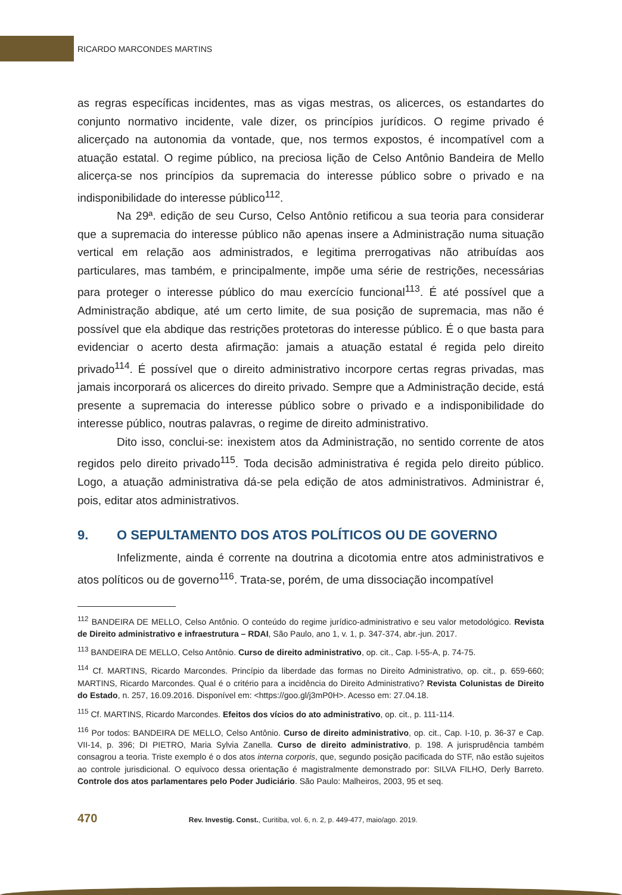RICARDO MARCONDES MARTINS
as regras específicas incidentes, mas as vigas mestras, os alicerces, os estandartes do conjunto normativo incidente, vale dizer, os princípios jurídicos. O regime privado é alicerçado na autonomia da vontade, que, nos termos expostos, é incompatível com a atuação estatal. O regime público, na preciosa lição de Celso Antônio Bandeira de Mello alicerça-se nos princípios da supremacia do interesse público sobre o privado e na indisponibilidade do interesse público<sup>112</sup>.
Na 29ª. edição de seu Curso, Celso Antônio retificou a sua teoria para considerar que a supremacia do interesse público não apenas insere a Administração numa situação vertical em relação aos administrados, e legitima prerrogativas não atribuídas aos particulares, mas também, e principalmente, impõe uma série de restrições, necessárias para proteger o interesse público do mau exercício funcional<sup>113</sup>. É até possível que a Administração abdique, até um certo limite, de sua posição de supremacia, mas não é possível que ela abdique das restrições protetoras do interesse público. É o que basta para evidenciar o acerto desta afirmação: jamais a atuação estatal é regida pelo direito privado<sup>114</sup>. É possível que o direito administrativo incorpore certas regras privadas, mas jamais incorporará os alicerces do direito privado. Sempre que a Administração decide, está presente a supremacia do interesse público sobre o privado e a indisponibilidade do interesse público, noutras palavras, o regime de direito administrativo.
Dito isso, conclui-se: inexistem atos da Administração, no sentido corrente de atos regidos pelo direito privado<sup>115</sup>. Toda decisão administrativa é regida pelo direito público. Logo, a atuação administrativa dá-se pela edição de atos administrativos. Administrar é, pois, editar atos administrativos.
9. O SEPULTAMENTO DOS ATOS POLÍTICOS OU DE GOVERNO
Infelizmente, ainda é corrente na doutrina a dicotomia entre atos administrativos e atos políticos ou de governo<sup>116</sup>. Trata-se, porém, de uma dissociação incompatível
<sup>112</sup> BANDEIRA DE MELLO, Celso Antônio. O conteúdo do regime jurídico-administrativo e seu valor metodológico. Revista de Direito administrativo e infraestrutura – RDAI, São Paulo, ano 1, v. 1, p. 347-374, abr.-jun. 2017.
<sup>113</sup> BANDEIRA DE MELLO, Celso Antônio. Curso de direito administrativo, op. cit., Cap. I-55-A, p. 74-75.
<sup>114</sup> Cf. MARTINS, Ricardo Marcondes. Princípio da liberdade das formas no Direito Administrativo, op. cit., p. 659-660; MARTINS, Ricardo Marcondes. Qual é o critério para a incidência do Direito Administrativo? Revista Colunistas de Direito do Estado, n. 257, 16.09.2016. Disponível em: <https://goo.gl/j3mP0H>. Acesso em: 27.04.18.
<sup>115</sup> Cf. MARTINS, Ricardo Marcondes. Efeitos dos vícios do ato administrativo, op. cit., p. 111-114.
<sup>116</sup> Por todos: BANDEIRA DE MELLO, Celso Antônio. Curso de direito administrativo, op. cit., Cap. I-10, p. 36-37 e Cap. VII-14, p. 396; DI PIETRO, Maria Sylvia Zanella. Curso de direito administrativo, p. 198. A jurisprudência também consagrou a teoria. Triste exemplo é o dos atos interna corporis, que, segundo posição pacificada do STF, não estão sujeitos ao controle jurisdicional. O equívoco dessa orientação é magistralmente demonstrado por: SILVA FILHO, Derly Barreto. Controle dos atos parlamentares pelo Poder Judiciário. São Paulo: Malheiros, 2003, 95 et seq.
470 Rev. Investig. Const., Curitiba, vol. 6, n. 2, p. 449-477, maio/ago. 2019.